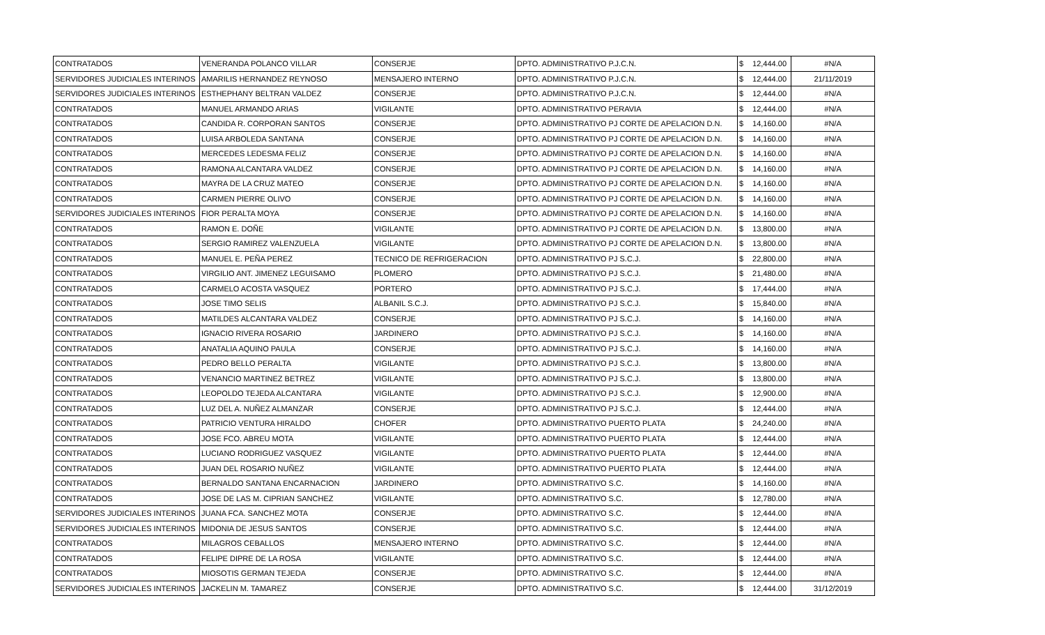| CONTRATADOS | VENERANDA POLANCO VILLAR | CONSERJE | DPTO. ADMINISTRATIVO P.J.C.N. | $ | 12,444.00 | #N/A |
| SERVIDORES JUDICIALES INTERINOS | AMARILIS HERNANDEZ REYNOSO | MENSAJERO INTERNO | DPTO. ADMINISTRATIVO P.J.C.N. | $ | 12,444.00 | 21/11/2019 |
| SERVIDORES JUDICIALES INTERINOS | ESTHEPHANY BELTRAN VALDEZ | CONSERJE | DPTO. ADMINISTRATIVO P.J.C.N. | $ | 12,444.00 | #N/A |
| CONTRATADOS | MANUEL ARMANDO ARIAS | VIGILANTE | DPTO. ADMINISTRATIVO PERAVIA | $ | 12,444.00 | #N/A |
| CONTRATADOS | CANDIDA R. CORPORAN SANTOS | CONSERJE | DPTO. ADMINISTRATIVO PJ CORTE DE APELACION D.N. | $ | 14,160.00 | #N/A |
| CONTRATADOS | LUISA ARBOLEDA SANTANA | CONSERJE | DPTO. ADMINISTRATIVO PJ CORTE DE APELACION D.N. | $ | 14,160.00 | #N/A |
| CONTRATADOS | MERCEDES LEDESMA FELIZ | CONSERJE | DPTO. ADMINISTRATIVO PJ CORTE DE APELACION D.N. | $ | 14,160.00 | #N/A |
| CONTRATADOS | RAMONA ALCANTARA VALDEZ | CONSERJE | DPTO. ADMINISTRATIVO PJ CORTE DE APELACION D.N. | $ | 14,160.00 | #N/A |
| CONTRATADOS | MAYRA DE LA CRUZ MATEO | CONSERJE | DPTO. ADMINISTRATIVO PJ CORTE DE APELACION D.N. | $ | 14,160.00 | #N/A |
| CONTRATADOS | CARMEN PIERRE OLIVO | CONSERJE | DPTO. ADMINISTRATIVO PJ CORTE DE APELACION D.N. | $ | 14,160.00 | #N/A |
| SERVIDORES JUDICIALES INTERINOS | FIOR PERALTA MOYA | CONSERJE | DPTO. ADMINISTRATIVO PJ CORTE DE APELACION D.N. | $ | 14,160.00 | #N/A |
| CONTRATADOS | RAMON E. DOÑE | VIGILANTE | DPTO. ADMINISTRATIVO PJ CORTE DE APELACION D.N. | $ | 13,800.00 | #N/A |
| CONTRATADOS | SERGIO RAMIREZ VALENZUELA | VIGILANTE | DPTO. ADMINISTRATIVO PJ CORTE DE APELACION D.N. | $ | 13,800.00 | #N/A |
| CONTRATADOS | MANUEL E. PEÑA PEREZ | TECNICO DE REFRIGERACION | DPTO. ADMINISTRATIVO PJ S.C.J. | $ | 22,800.00 | #N/A |
| CONTRATADOS | VIRGILIO ANT. JIMENEZ LEGUISAMO | PLOMERO | DPTO. ADMINISTRATIVO PJ S.C.J. | $ | 21,480.00 | #N/A |
| CONTRATADOS | CARMELO ACOSTA VASQUEZ | PORTERO | DPTO. ADMINISTRATIVO PJ S.C.J. | $ | 17,444.00 | #N/A |
| CONTRATADOS | JOSE TIMO SELIS | ALBANIL S.C.J. | DPTO. ADMINISTRATIVO PJ S.C.J. | $ | 15,840.00 | #N/A |
| CONTRATADOS | MATILDES ALCANTARA VALDEZ | CONSERJE | DPTO. ADMINISTRATIVO PJ S.C.J. | $ | 14,160.00 | #N/A |
| CONTRATADOS | IGNACIO RIVERA ROSARIO | JARDINERO | DPTO. ADMINISTRATIVO PJ S.C.J. | $ | 14,160.00 | #N/A |
| CONTRATADOS | ANATALIA AQUINO PAULA | CONSERJE | DPTO. ADMINISTRATIVO PJ S.C.J. | $ | 14,160.00 | #N/A |
| CONTRATADOS | PEDRO BELLO PERALTA | VIGILANTE | DPTO. ADMINISTRATIVO PJ S.C.J. | $ | 13,800.00 | #N/A |
| CONTRATADOS | VENANCIO MARTINEZ BETREZ | VIGILANTE | DPTO. ADMINISTRATIVO PJ S.C.J. | $ | 13,800.00 | #N/A |
| CONTRATADOS | LEOPOLDO TEJEDA ALCANTARA | VIGILANTE | DPTO. ADMINISTRATIVO PJ S.C.J. | $ | 12,900.00 | #N/A |
| CONTRATADOS | LUZ DEL A. NUÑEZ ALMANZAR | CONSERJE | DPTO. ADMINISTRATIVO PJ S.C.J. | $ | 12,444.00 | #N/A |
| CONTRATADOS | PATRICIO VENTURA HIRALDO | CHOFER | DPTO. ADMINISTRATIVO PUERTO PLATA | $ | 24,240.00 | #N/A |
| CONTRATADOS | JOSE FCO. ABREU MOTA | VIGILANTE | DPTO. ADMINISTRATIVO PUERTO PLATA | $ | 12,444.00 | #N/A |
| CONTRATADOS | LUCIANO RODRIGUEZ VASQUEZ | VIGILANTE | DPTO. ADMINISTRATIVO PUERTO PLATA | $ | 12,444.00 | #N/A |
| CONTRATADOS | JUAN DEL ROSARIO NUÑEZ | VIGILANTE | DPTO. ADMINISTRATIVO PUERTO PLATA | $ | 12,444.00 | #N/A |
| CONTRATADOS | BERNALDO SANTANA ENCARNACION | JARDINERO | DPTO. ADMINISTRATIVO S.C. | $ | 14,160.00 | #N/A |
| CONTRATADOS | JOSE DE LAS M. CIPRIAN SANCHEZ | VIGILANTE | DPTO. ADMINISTRATIVO S.C. | $ | 12,780.00 | #N/A |
| SERVIDORES JUDICIALES INTERINOS | JUANA FCA. SANCHEZ MOTA | CONSERJE | DPTO. ADMINISTRATIVO S.C. | $ | 12,444.00 | #N/A |
| SERVIDORES JUDICIALES INTERINOS | MIDONIA DE JESUS SANTOS | CONSERJE | DPTO. ADMINISTRATIVO S.C. | $ | 12,444.00 | #N/A |
| CONTRATADOS | MILAGROS CEBALLOS | MENSAJERO INTERNO | DPTO. ADMINISTRATIVO S.C. | $ | 12,444.00 | #N/A |
| CONTRATADOS | FELIPE DIPRE DE LA ROSA | VIGILANTE | DPTO. ADMINISTRATIVO S.C. | $ | 12,444.00 | #N/A |
| CONTRATADOS | MIOSOTIS GERMAN TEJEDA | CONSERJE | DPTO. ADMINISTRATIVO S.C. | $ | 12,444.00 | #N/A |
| SERVIDORES JUDICIALES INTERINOS | JACKELIN M. TAMAREZ | CONSERJE | DPTO. ADMINISTRATIVO S.C. | $ | 12,444.00 | 31/12/2019 |